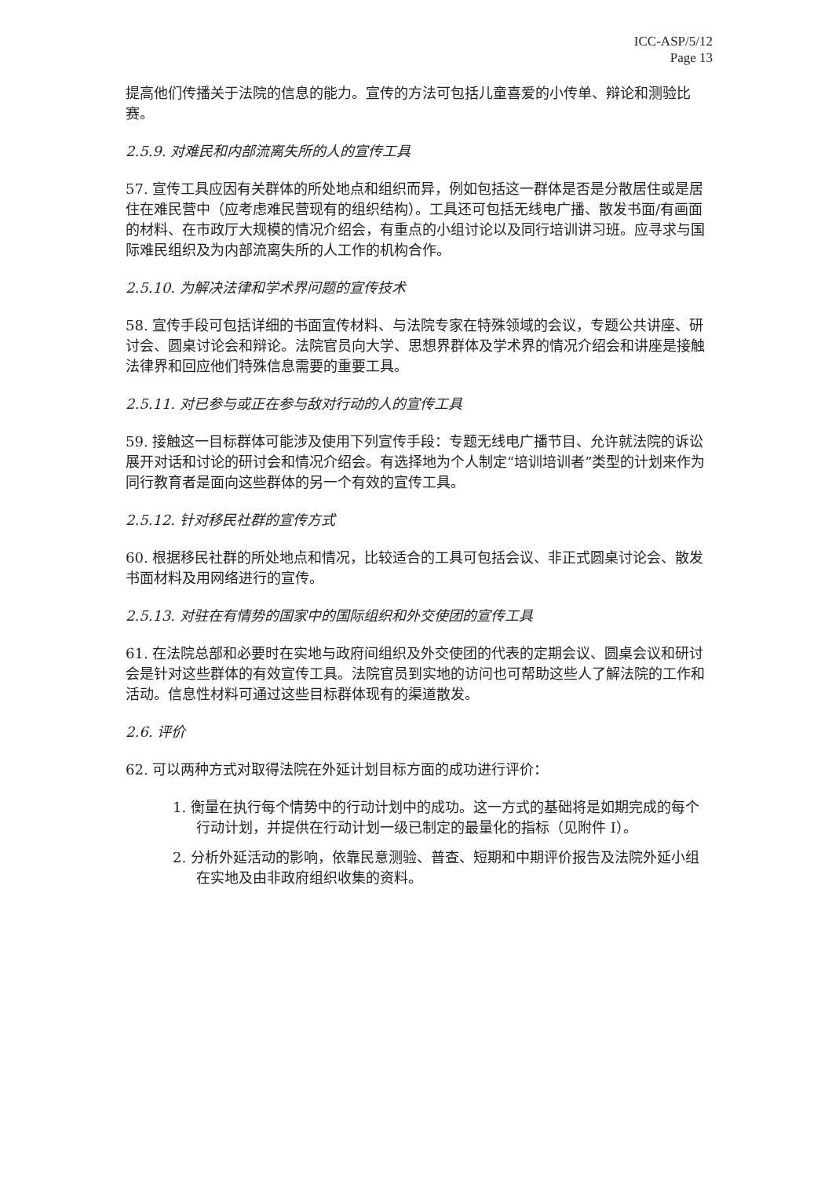ICC-ASP/5/12
Page 13
提高他们传播关于法院的信息的能力。宣传的方法可包括儿童喜爱的小传单、辩论和测验比赛。
2.5.9. 对难民和内部流离失所的人的宣传工具
57. 宣传工具应因有关群体的所处地点和组织而异，例如包括这一群体是否是分散居住或是居住在难民营中（应考虑难民营现有的组织结构）。工具还可包括无线电广播、散发书面/有画面的材料、在市政厅大规模的情况介绍会，有重点的小组讨论以及同行培训讲习班。应寻求与国际难民组织及为内部流离失所的人工作的机构合作。
2.5.10. 为解决法律和学术界问题的宣传技术
58. 宣传手段可包括详细的书面宣传材料、与法院专家在特殊领域的会议，专题公共讲座、研讨会、圆桌讨论会和辩论。法院官员向大学、思想界群体及学术界的情况介绍会和讲座是接触法律界和回应他们特殊信息需要的重要工具。
2.5.11. 对已参与或正在参与敌对行动的人的宣传工具
59. 接触这一目标群体可能涉及使用下列宣传手段：专题无线电广播节目、允许就法院的诉讼展开对话和讨论的研讨会和情况介绍会。有选择地为个人制定“培训培训者”类型的计划来作为同行教育者是面向这些群体的另一个有效的宣传工具。
2.5.12. 针对移民社群的宣传方式
60. 根据移民社群的所处地点和情况，比较适合的工具可包括会议、非正式圆桌讨论会、散发书面材料及用网络进行的宣传。
2.5.13. 对驻在有情势的国家中的国际组织和外交使团的宣传工具
61. 在法院总部和必要时在实地与政府间组织及外交使团的代表的定期会议、圆桌会议和研讨会是针对这些群体的有效宣传工具。法院官员到实地的访问也可帮助这些人了解法院的工作和活动。信息性材料可通过这些目标群体现有的渠道散发。
2.6. 评价
62. 可以两种方式对取得法院在外延计划目标方面的成功进行评价：
1. 衡量在执行每个情势中的行动计划中的成功。这一方式的基础将是如期完成的每个行动计划，并提供在行动计划一级已制定的最量化的指标（见附件 I）。
2. 分析外延活动的影响，依靠民意测验、普查、短期和中期评价报告及法院外延小组在实地及由非政府组织收集的资料。